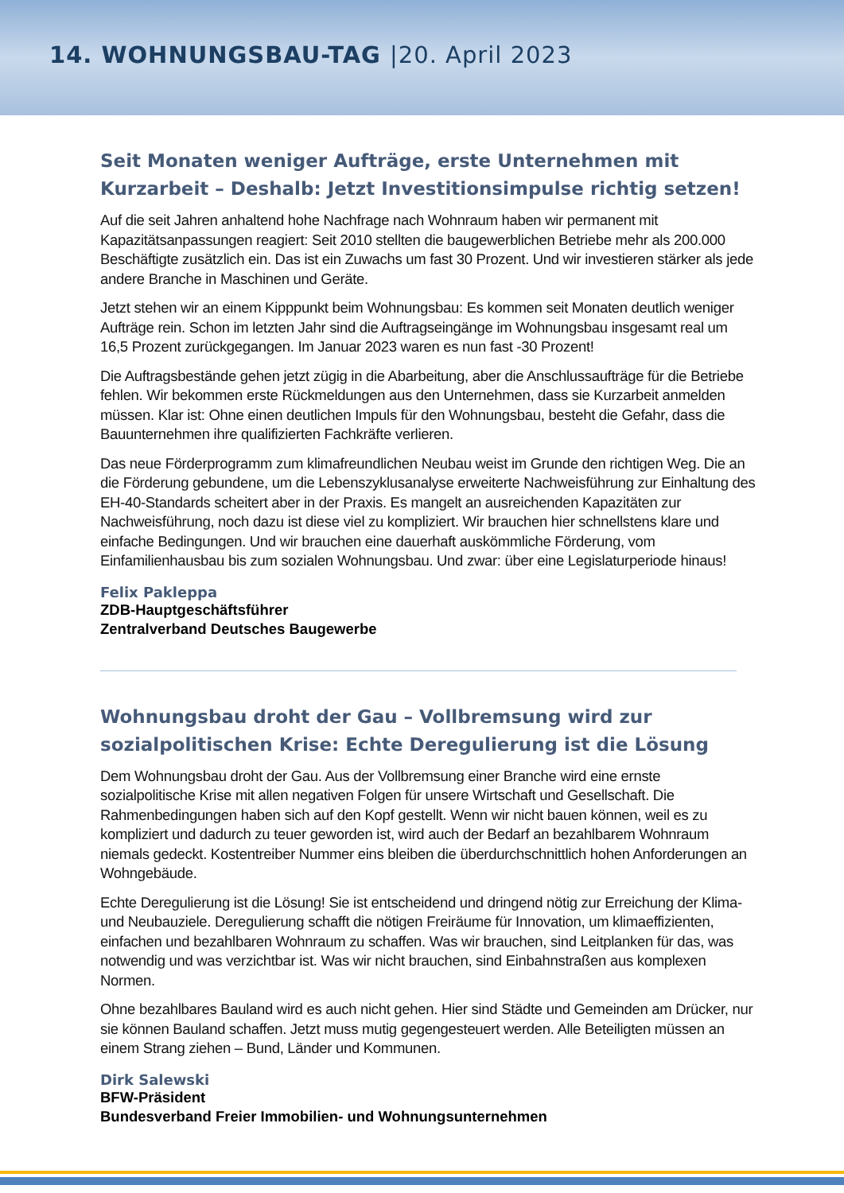14. WOHNUNGSBAU-TAG |20. April 2023
Seit Monaten weniger Aufträge, erste Unternehmen mit Kurzarbeit – Deshalb: Jetzt Investitionsimpulse richtig setzen!
Auf die seit Jahren anhaltend hohe Nachfrage nach Wohnraum haben wir permanent mit Kapazitätsanpassungen reagiert: Seit 2010 stellten die baugewerblichen Betriebe mehr als 200.000 Beschäftigte zusätzlich ein. Das ist ein Zuwachs um fast 30 Prozent. Und wir investieren stärker als jede andere Branche in Maschinen und Geräte.
Jetzt stehen wir an einem Kipppunkt beim Wohnungsbau: Es kommen seit Monaten deutlich weniger Aufträge rein. Schon im letzten Jahr sind die Auftragseingänge im Wohnungsbau insgesamt real um 16,5 Prozent zurückgegangen. Im Januar 2023 waren es nun fast -30 Prozent!
Die Auftragsbestände gehen jetzt zügig in die Abarbeitung, aber die Anschlussaufträge für die Betriebe fehlen. Wir bekommen erste Rückmeldungen aus den Unternehmen, dass sie Kurzarbeit anmelden müssen. Klar ist: Ohne einen deutlichen Impuls für den Wohnungsbau, besteht die Gefahr, dass die Bauunternehmen ihre qualifizierten Fachkräfte verlieren.
Das neue Förderprogramm zum klimafreundlichen Neubau weist im Grunde den richtigen Weg. Die an die Förderung gebundene, um die Lebenszyklusanalyse erweiterte Nachweisführung zur Einhaltung des EH-40-Standards scheitert aber in der Praxis. Es mangelt an ausreichenden Kapazitäten zur Nachweisführung, noch dazu ist diese viel zu kompliziert. Wir brauchen hier schnellstens klare und einfache Bedingungen. Und wir brauchen eine dauerhaft auskömmliche Förderung, vom Einfamilienhausbau bis zum sozialen Wohnungsbau. Und zwar: über eine Legislaturperiode hinaus!
Felix Pakleppa
ZDB-Hauptgeschäftsführer
Zentralverband Deutsches Baugewerbe
Wohnungsbau droht der Gau – Vollbremsung wird zur sozialpolitischen Krise: Echte Deregulierung ist die Lösung
Dem Wohnungsbau droht der Gau. Aus der Vollbremsung einer Branche wird eine ernste sozialpolitische Krise mit allen negativen Folgen für unsere Wirtschaft und Gesellschaft. Die Rahmenbedingungen haben sich auf den Kopf gestellt. Wenn wir nicht bauen können, weil es zu kompliziert und dadurch zu teuer geworden ist, wird auch der Bedarf an bezahlbarem Wohnraum niemals gedeckt. Kostentreiber Nummer eins bleiben die überdurchschnittlich hohen Anforderungen an Wohngebäude.
Echte Deregulierung ist die Lösung! Sie ist entscheidend und dringend nötig zur Erreichung der Klima- und Neubauziele. Deregulierung schafft die nötigen Freiräume für Innovation, um klimaeffizienten, einfachen und bezahlbaren Wohnraum zu schaffen. Was wir brauchen, sind Leitplanken für das, was notwendig und was verzichtbar ist. Was wir nicht brauchen, sind Einbahnstraßen aus komplexen Normen.
Ohne bezahlbares Bauland wird es auch nicht gehen. Hier sind Städte und Gemeinden am Drücker, nur sie können Bauland schaffen. Jetzt muss mutig gegengesteuert werden. Alle Beteiligten müssen an einem Strang ziehen – Bund, Länder und Kommunen.
Dirk Salewski
BFW-Präsident
Bundesverband Freier Immobilien- und Wohnungsunternehmen